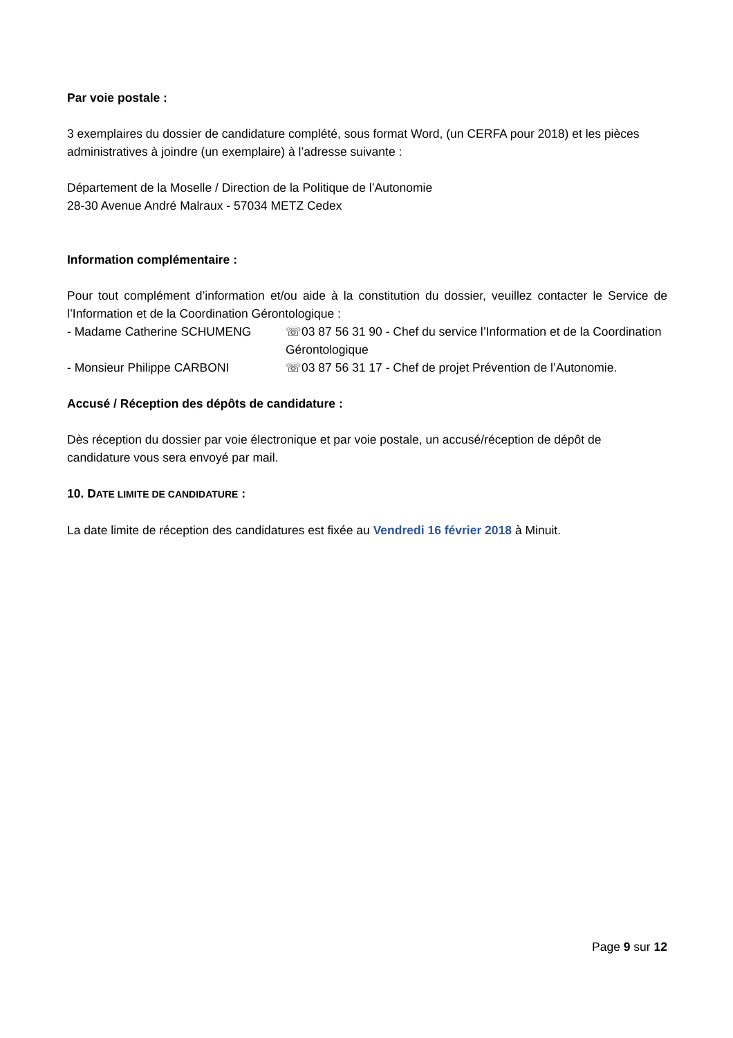Par voie postale :
3 exemplaires du dossier de candidature complété, sous format Word, (un CERFA pour 2018) et les pièces administratives à joindre (un exemplaire) à l’adresse suivante :
Département de la Moselle / Direction de la Politique de l’Autonomie
28-30 Avenue André Malraux - 57034 METZ Cedex
Information complémentaire :
Pour tout complément d’information et/ou aide à la constitution du dossier, veuillez contacter le Service de l’Information et de la Coordination Gérontologique :
- Madame Catherine SCHUMENG ☏03 87 56 31 90 - Chef du service l’Information et de la Coordination Gérontologique
- Monsieur Philippe CARBONI ☏03 87 56 31 17 - Chef de projet Prévention de l’Autonomie.
Accusé / Réception des dépôts de candidature :
Dès réception du dossier par voie électronique et par voie postale, un accusé/réception de dépôt de candidature vous sera envoyé par mail.
10. DATE LIMITE DE CANDIDATURE :
La date limite de réception des candidatures est fixée au Vendredi 16 février 2018 à Minuit.
Page 9 sur 12